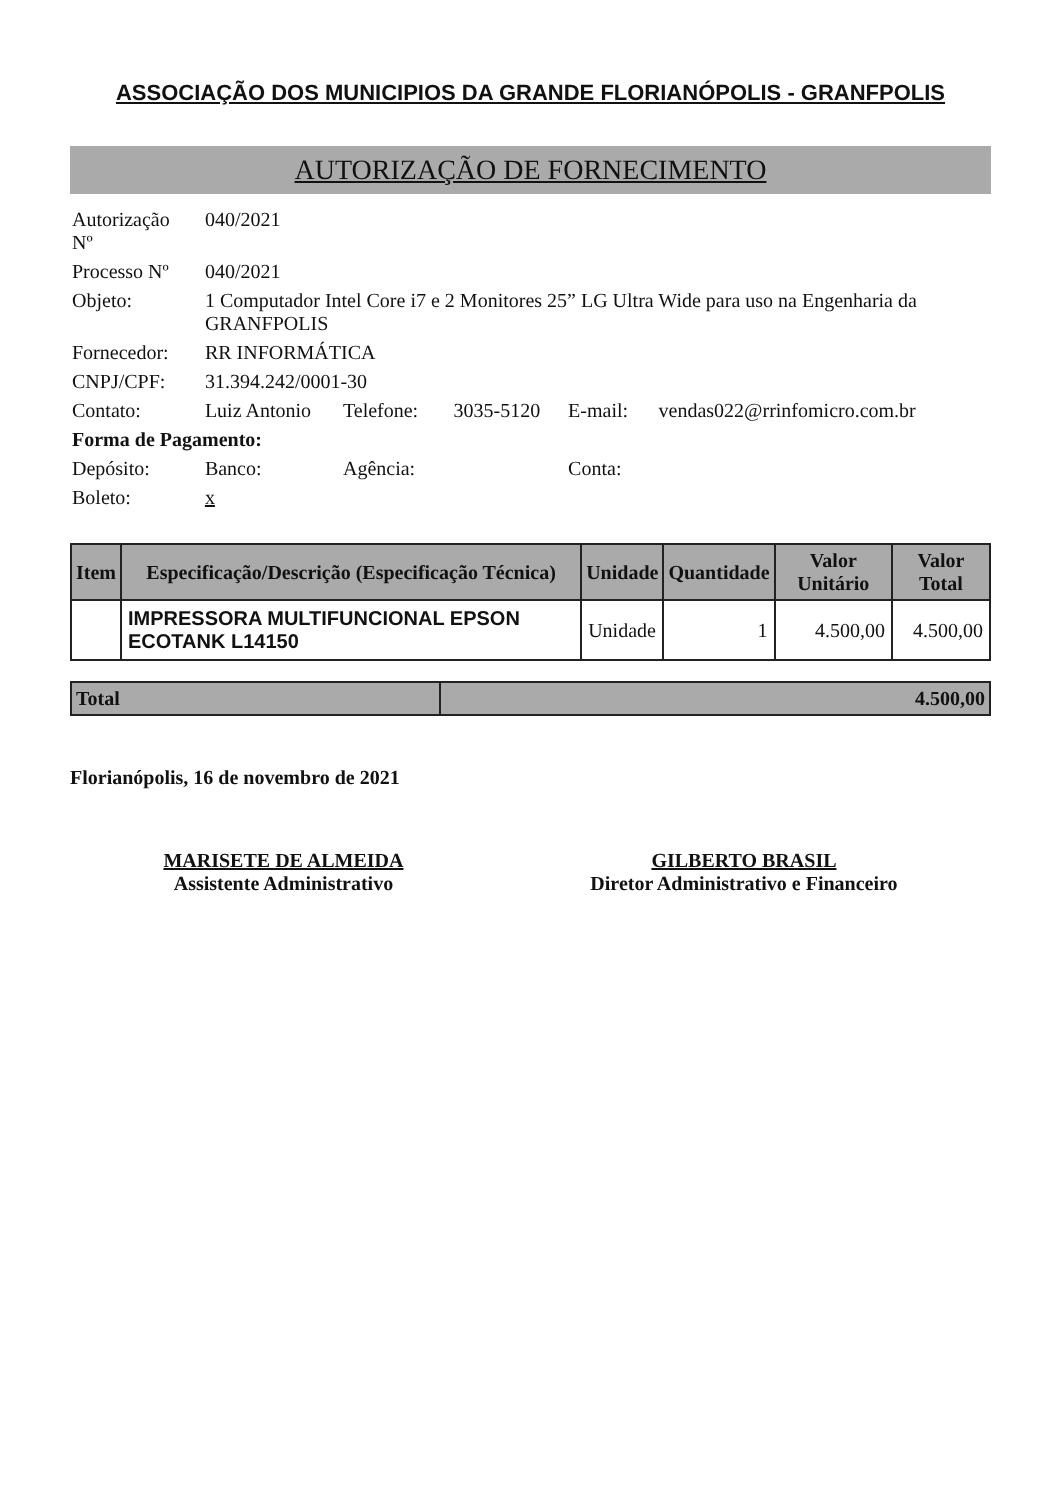ASSOCIAÇÃO DOS MUNICIPIOS DA GRANDE FLORIANÓPOLIS - GRANFPOLIS
AUTORIZAÇÃO DE FORNECIMENTO
| Autorização Nº | 040/2021 | | | | |
| Processo Nº | 040/2021 | | | | |
| Objeto: | 1 Computador Intel Core i7 e 2 Monitores 25” LG Ultra Wide para uso na Engenharia da GRANFPOLIS | | | | |
| Fornecedor: | RR INFORMÁTICA | | | | |
| CNPJ/CPF: | 31.394.242/0001-30 | | | | |
| Contato: | Luiz Antonio | Telefone: | 3035-5120 | E-mail: | vendas022@rrinfomicro.com.br |
| Forma de Pagamento: | | | | | |
| Depósito: | Banco: | Agência: | | Conta: | |
| Boleto: | x | | | | |
| Item | Especificação/Descrição (Especificação Técnica) | Unidade | Quantidade | Valor Unitário | Valor Total |
| --- | --- | --- | --- | --- | --- |
| | IMPRESSORA MULTIFUNCIONAL EPSON ECOTANK L14150 | Unidade | 1 | 4.500,00 | 4.500,00 |
| Total | 4.500,00 |
Florianópolis, 16 de novembro de 2021
MARISETE DE ALMEIDA
Assistente Administrativo
GILBERTO BRASIL
Diretor Administrativo e Financeiro